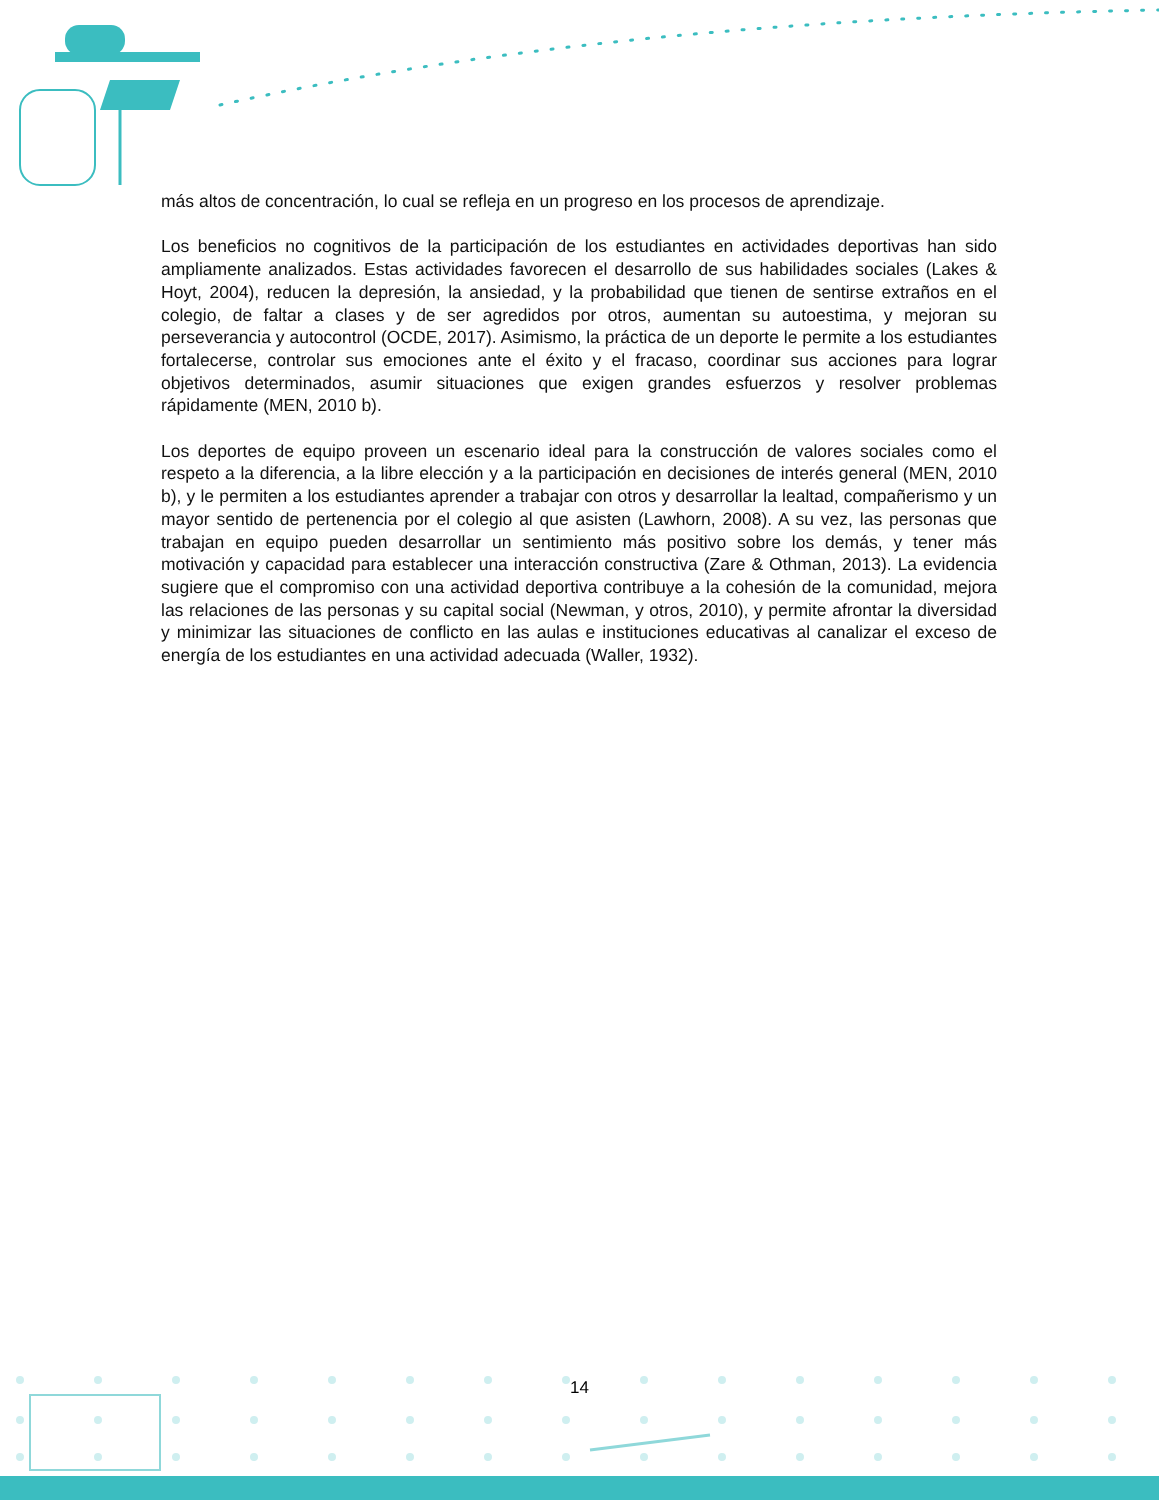más altos de concentración, lo cual se refleja en un progreso en los procesos de aprendizaje.
Los beneficios no cognitivos de la participación de los estudiantes en actividades deportivas han sido ampliamente analizados. Estas actividades favorecen el desarrollo de sus habilidades sociales (Lakes & Hoyt, 2004), reducen la depresión, la ansiedad, y la probabilidad que tienen de sentirse extraños en el colegio, de faltar a clases y de ser agredidos por otros, aumentan su autoestima, y mejoran su perseverancia y autocontrol (OCDE, 2017). Asimismo, la práctica de un deporte le permite a los estudiantes fortalecerse, controlar sus emociones ante el éxito y el fracaso, coordinar sus acciones para lograr objetivos determinados, asumir situaciones que exigen grandes esfuerzos y resolver problemas rápidamente (MEN, 2010 b).
Los deportes de equipo proveen un escenario ideal para la construcción de valores sociales como el respeto a la diferencia, a la libre elección y a la participación en decisiones de interés general (MEN, 2010 b), y le permiten a los estudiantes aprender a trabajar con otros y desarrollar la lealtad, compañerismo y un mayor sentido de pertenencia por el colegio al que asisten (Lawhorn, 2008). A su vez, las personas que trabajan en equipo pueden desarrollar un sentimiento más positivo sobre los demás, y tener más motivación y capacidad para establecer una interacción constructiva (Zare & Othman, 2013). La evidencia sugiere que el compromiso con una actividad deportiva contribuye a la cohesión de la comunidad, mejora las relaciones de las personas y su capital social (Newman, y otros, 2010), y permite afrontar la diversidad y minimizar las situaciones de conflicto en las aulas e instituciones educativas al canalizar el exceso de energía de los estudiantes en una actividad adecuada (Waller, 1932).
14